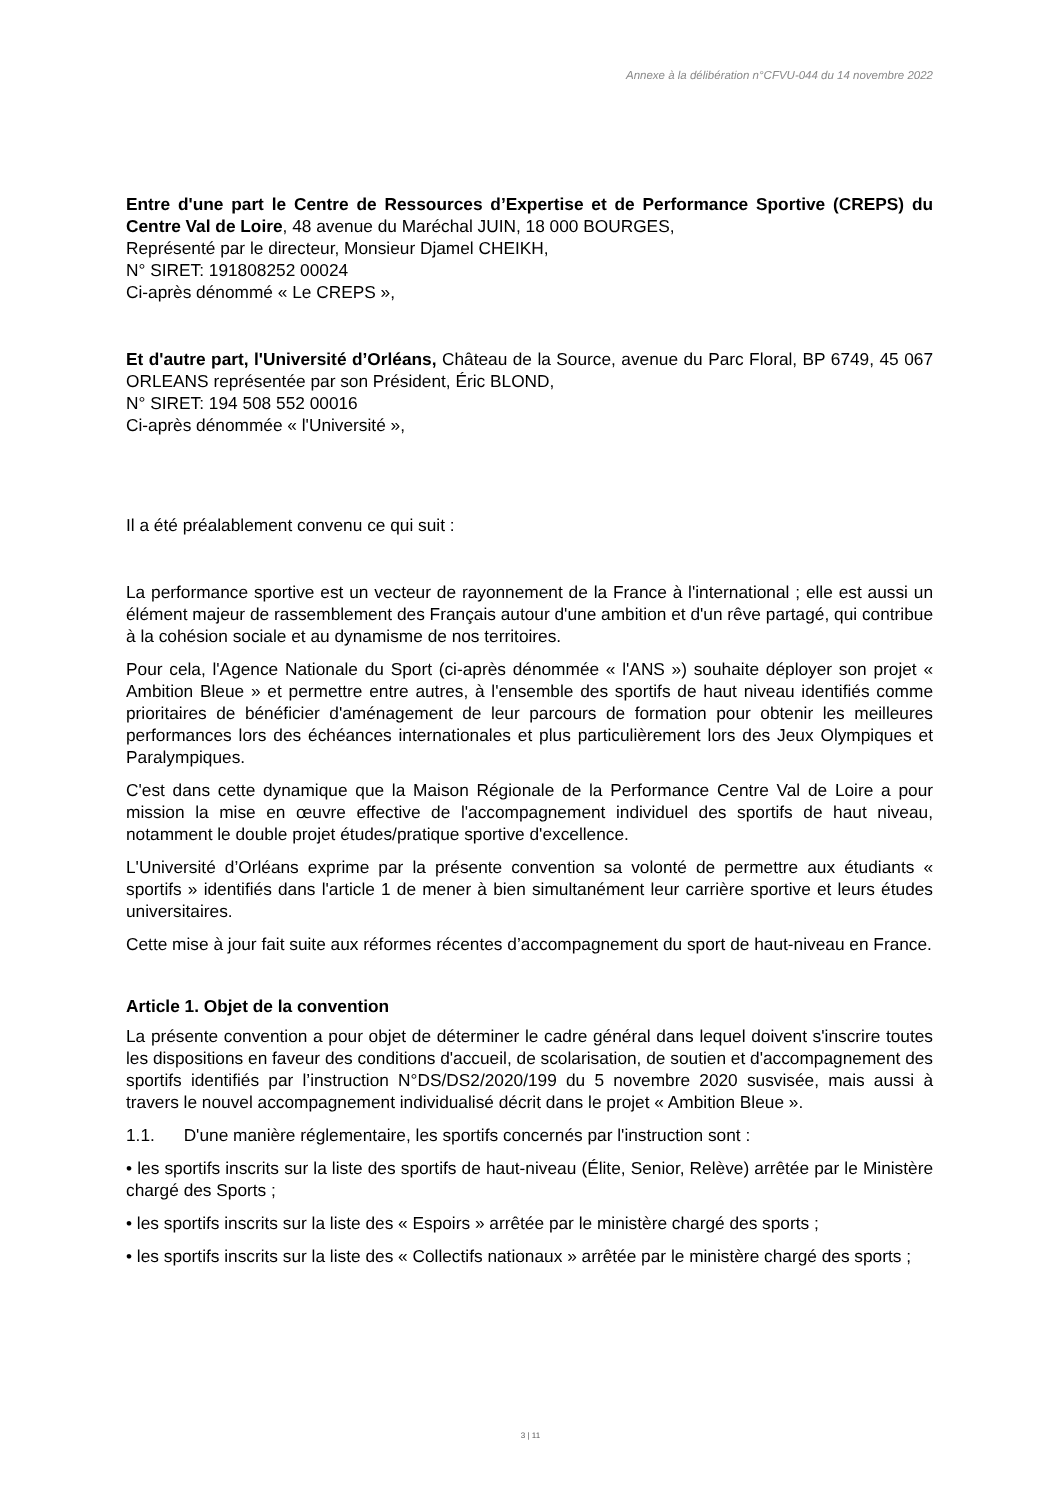Annexe à la délibération n°CFVU-044 du 14 novembre 2022
Entre d'une part le Centre de Ressources d’Expertise et de Performance Sportive (CREPS) du Centre Val de Loire, 48 avenue du Maréchal JUIN, 18 000 BOURGES,
Représenté par le directeur, Monsieur Djamel CHEIKH,
N° SIRET: 191808252 00024
Ci-après dénommé « Le CREPS »,
Et d'autre part, l'Université d’Orléans, Château de la Source, avenue du Parc Floral, BP 6749, 45 067 ORLEANS représentée par son Président, Éric BLOND,
N° SIRET: 194 508 552 00016
Ci-après dénommée « l'Université »,
Il a été préalablement convenu ce qui suit :
La performance sportive est un vecteur de rayonnement de la France à l'international ; elle est aussi un élément majeur de rassemblement des Français autour d'une ambition et d'un rêve partagé, qui contribue à la cohésion sociale et au dynamisme de nos territoires.
Pour cela, l'Agence Nationale du Sport (ci-après dénommée « l'ANS ») souhaite déployer son projet « Ambition Bleue » et permettre entre autres, à l'ensemble des sportifs de haut niveau identifiés comme prioritaires de bénéficier d'aménagement de leur parcours de formation pour obtenir les meilleures performances lors des échéances internationales et plus particulièrement lors des Jeux Olympiques et Paralympiques.
C'est dans cette dynamique que la Maison Régionale de la Performance Centre Val de Loire a pour mission la mise en œuvre effective de l'accompagnement individuel des sportifs de haut niveau, notamment le double projet études/pratique sportive d'excellence.
L'Université d’Orléans exprime par la présente convention sa volonté de permettre aux étudiants « sportifs » identifiés dans l'article 1 de mener à bien simultanément leur carrière sportive et leurs études universitaires.
Cette mise à jour fait suite aux réformes récentes d’accompagnement du sport de haut-niveau en France.
Article 1. Objet de la convention
La présente convention a pour objet de déterminer le cadre général dans lequel doivent s'inscrire toutes les dispositions en faveur des conditions d'accueil, de scolarisation, de soutien et d'accompagnement des sportifs identifiés par l’instruction N°DS/DS2/2020/199 du 5 novembre 2020 susvisée, mais aussi à travers le nouvel accompagnement individualisé décrit dans le projet « Ambition Bleue ».
1.1. D'une manière réglementaire, les sportifs concernés par l'instruction sont :
• les sportifs inscrits sur la liste des sportifs de haut-niveau (Élite, Senior, Relève) arrêtée par le Ministère chargé des Sports ;
• les sportifs inscrits sur la liste des « Espoirs » arrêtée par le ministère chargé des sports ;
• les sportifs inscrits sur la liste des « Collectifs nationaux » arrêtée par le ministère chargé des sports ;
3 | 11